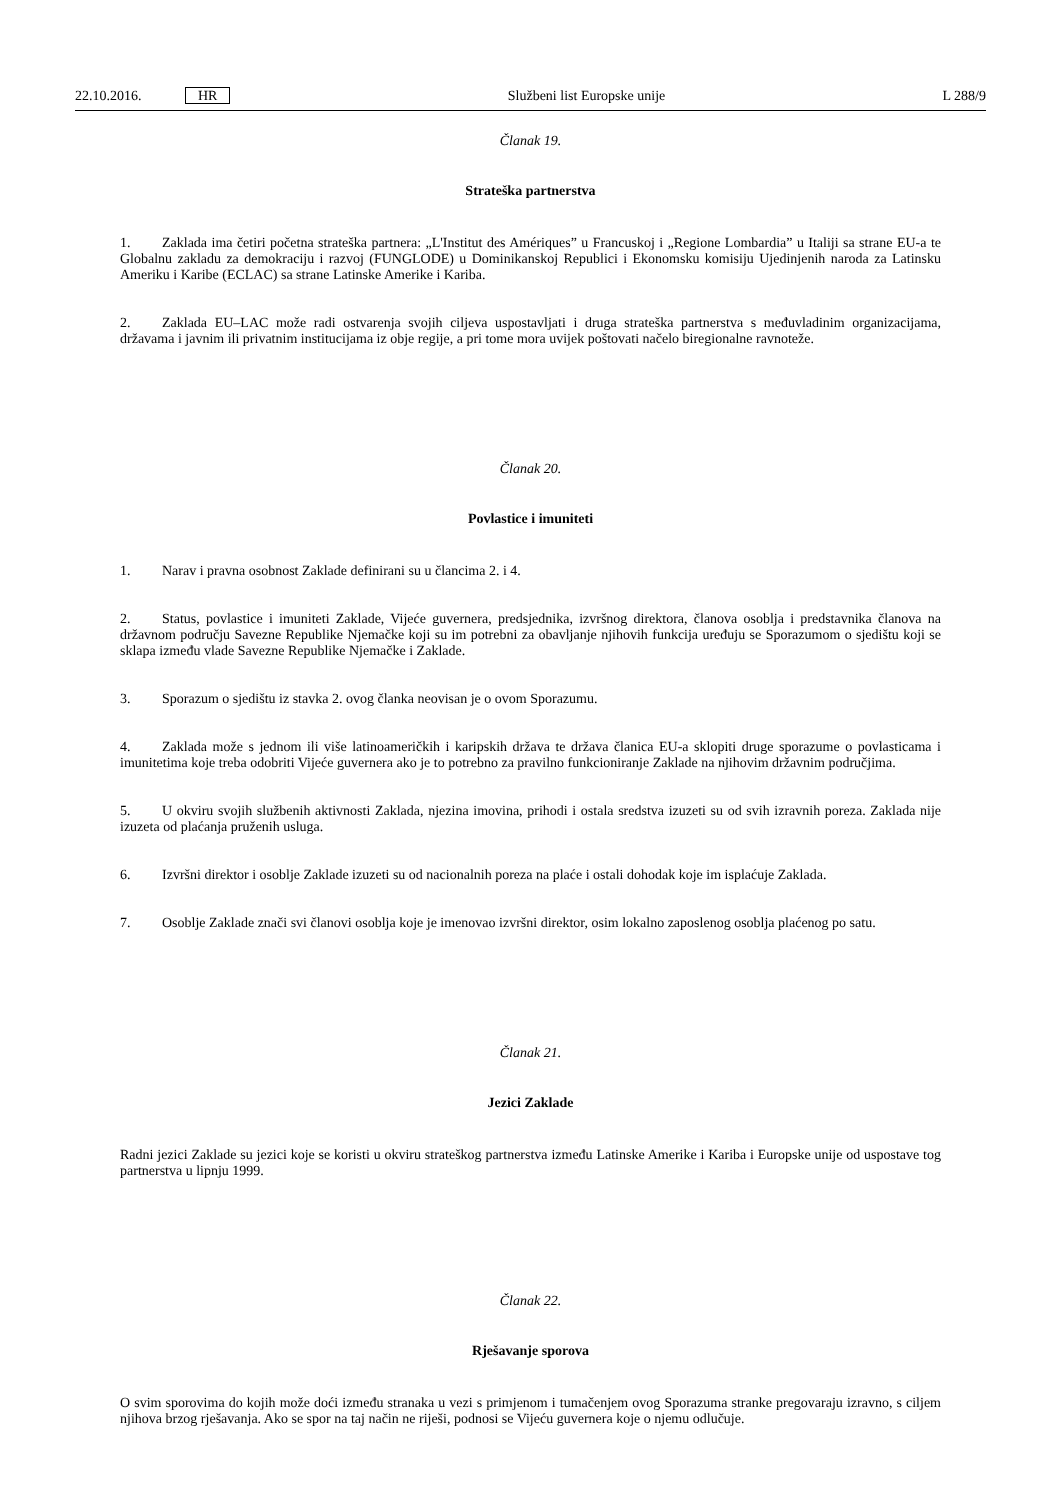22.10.2016. HR Službeni list Europske unije L 288/9
Članak 19.
Strateška partnerstva
1. Zaklada ima četiri početna strateška partnera: „L'Institut des Amériques” u Francuskoj i „Regione Lombardia” u Italiji sa strane EU-a te Globalnu zakladu za demokraciju i razvoj (FUNGLODE) u Dominikanskoj Republici i Ekonomsku komisiju Ujedinjenih naroda za Latinsku Ameriku i Karibe (ECLAC) sa strane Latinske Amerike i Kariba.
2. Zaklada EU–LAC može radi ostvarenja svojih ciljeva uspostavljati i druga strateška partnerstva s međuvladinim organizacijama, državama i javnim ili privatnim institucijama iz obje regije, a pri tome mora uvijek poštovati načelo biregionalne ravnoteže.
Članak 20.
Povlastice i imuniteti
1. Narav i pravna osobnost Zaklade definirani su u člancima 2. i 4.
2. Status, povlastice i imuniteti Zaklade, Vijeće guvernera, predsjednika, izvršnog direktora, članova osoblja i predstavnika članova na državnom području Savezne Republike Njemačke koji su im potrebni za obavljanje njihovih funkcija uređuju se Sporazumom o sjedištu koji se sklapa između vlade Savezne Republike Njemačke i Zaklade.
3. Sporazum o sjedištu iz stavka 2. ovog članka neovisan je o ovom Sporazumu.
4. Zaklada može s jednom ili više latinoameričkih i karipskih država te država članica EU-a sklopiti druge sporazume o povlasticama i imunitetima koje treba odobriti Vijeće guvernera ako je to potrebno za pravilno funkcioniranje Zaklade na njihovim državnim područjima.
5. U okviru svojih službenih aktivnosti Zaklada, njezina imovina, prihodi i ostala sredstva izuzeti su od svih izravnih poreza. Zaklada nije izuzeta od plaćanja pruženih usluga.
6. Izvršni direktor i osoblje Zaklade izuzeti su od nacionalnih poreza na plaće i ostali dohodak koje im isplaćuje Zaklada.
7. Osoblje Zaklade znači svi članovi osoblja koje je imenovao izvršni direktor, osim lokalno zaposlenog osoblja plaćenog po satu.
Članak 21.
Jezici Zaklade
Radni jezici Zaklade su jezici koje se koristi u okviru strateškog partnerstva između Latinske Amerike i Kariba i Europske unije od uspostave tog partnerstva u lipnju 1999.
Članak 22.
Rješavanje sporova
O svim sporovima do kojih može doći između stranaka u vezi s primjenom i tumačenjem ovog Sporazuma stranke pregovaraju izravno, s ciljem njihova brzog rješavanja. Ako se spor na taj način ne riješi, podnosi se Vijeću guvernera koje o njemu odlučuje.